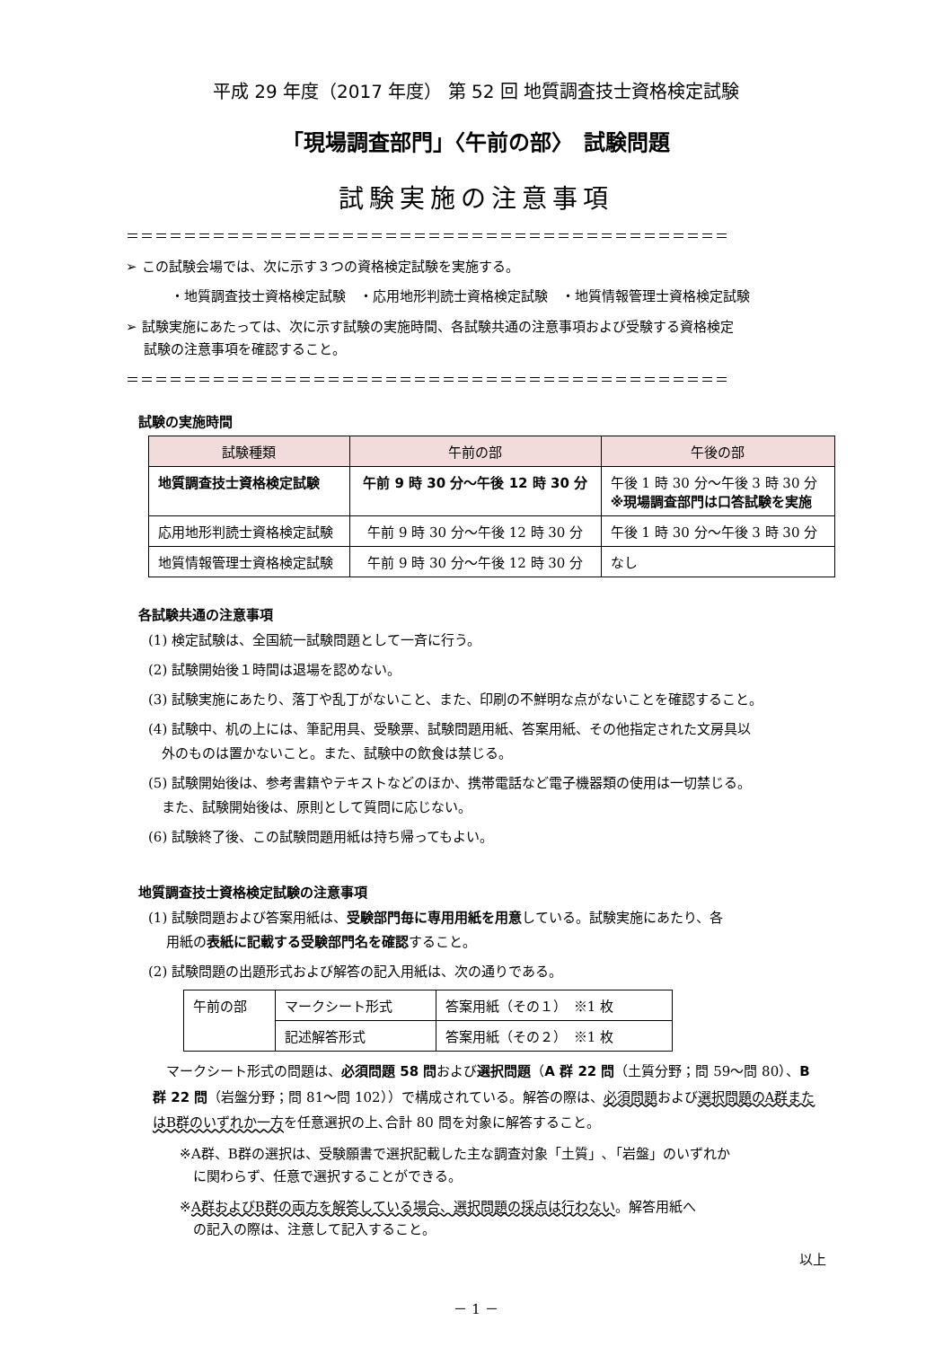平成 29 年度（2017 年度） 第 52 回 地質調査技士資格検定試験
「現場調査部門」〈午前の部〉　試験問題
試験実施の注意事項
＝＝＝＝＝＝＝＝＝＝＝＝＝＝＝＝＝＝＝＝＝＝＝＝＝＝＝＝＝＝＝＝＝＝＝＝＝＝＝＝＝＝
➢ この試験会場では、次に示す３つの資格検定試験を実施する。
・地質調査技士資格検定試験　・応用地形判読士資格検定試験　・地質情報管理士資格検定試験
➢ 試験実施にあたっては、次に示す試験の実施時間、各試験共通の注意事項および受験する資格検定
　 試験の注意事項を確認すること。
＝＝＝＝＝＝＝＝＝＝＝＝＝＝＝＝＝＝＝＝＝＝＝＝＝＝＝＝＝＝＝＝＝＝＝＝＝＝＝＝＝＝
試験の実施時間
| 試験種類 | 午前の部 | 午後の部 |
| --- | --- | --- |
| 地質調査技士資格検定試験 | 午前 9 時 30 分～午後 12 時 30 分 | 午後 1 時 30 分～午後 3 時 30 分 ※現場調査部門は口答試験を実施 |
| 応用地形判読士資格検定試験 | 午前 9 時 30 分～午後 12 時 30 分 | 午後 1 時 30 分～午後 3 時 30 分 |
| 地質情報管理士資格検定試験 | 午前 9 時 30 分～午後 12 時 30 分 | なし |
各試験共通の注意事項
(1) 検定試験は、全国統一試験問題として一斉に行う。
(2) 試験開始後１時間は退場を認めない。
(3) 試験実施にあたり、落丁や乱丁がないこと、また、印刷の不鮮明な点がないことを確認すること。
(4) 試験中、机の上には、筆記用具、受験票、試験問題用紙、答案用紙、その他指定された文房具以
　外のものは置かないこと。また、試験中の飲食は禁じる。
(5) 試験開始後は、参考書籍やテキストなどのほか、携帯電話など電子機器類の使用は一切禁じる。
　また、試験開始後は、原則として質問に応じない。
(6) 試験終了後、この試験問題用紙は持ち帰ってもよい。
地質調査技士資格検定試験の注意事項
(1) 試験問題および答案用紙は、受験部門毎に専用用紙を用意している。試験実施にあたり、各
　 用紙の表紙に記載する受験部門名を確認すること。
(2) 試験問題の出題形式および解答の記入用紙は、次の通りである。
| 午前の部 | マークシート形式 | 答案用紙（その１） ※1 枚 |
| | 記述解答形式 | 答案用紙（その２） ※1 枚 |
　マークシート形式の問題は、必須問題 58 問および選択問題（A 群 22 問（土質分野；問 59～問 80）、B 群 22 問（岩盤分野；問 81～問 102））で構成されている。解答の際は、必須問題および選択問題のA群またはB群のいずれか一方を任意選択の上､合計 80 問を対象に解答すること。
※A群、B群の選択は、受験願書で選択記載した主な調査対象「土質」､「岩盤」のいずれか
　に関わらず、任意で選択することができる。
※A群およびB群の両方を解答している場合、選択問題の採点は行わない。解答用紙へ
　の記入の際は、注意して記入すること。
以上
－ 1 －